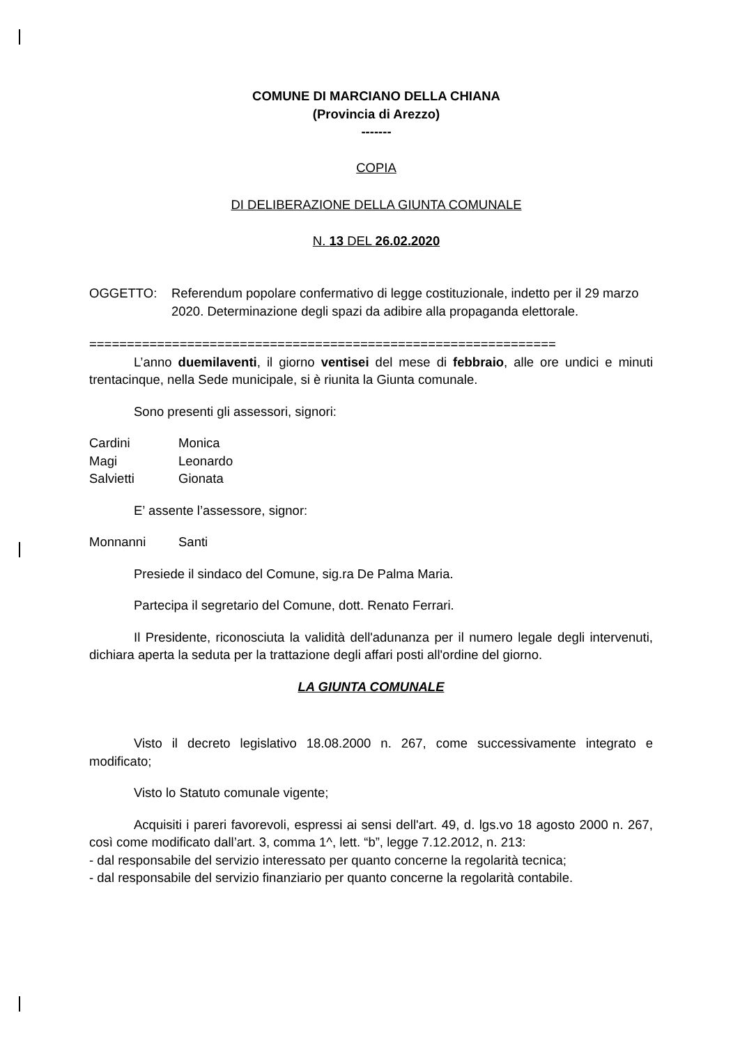COMUNE DI MARCIANO DELLA CHIANA
(Provincia di Arezzo)
-------
COPIA
DI DELIBERAZIONE DELLA GIUNTA COMUNALE
N. 13 DEL 26.02.2020
OGGETTO: Referendum popolare confermativo di legge costituzionale, indetto per il 29 marzo 2020. Determinazione degli spazi da adibire alla propaganda elettorale.
==============================================================
L’anno duemilaventi, il giorno ventisei del mese di febbraio, alle ore undici e minuti trentacinque, nella Sede municipale, si è riunita la Giunta comunale.
Sono presenti gli assessori, signori:
| Cardini | Monica |
| Magi | Leonardo |
| Salvietti | Gionata |
E’ assente l’assessore, signor:
| Monnanni | Santi |
Presiede il sindaco del Comune, sig.ra De Palma Maria.
Partecipa il segretario del Comune, dott. Renato Ferrari.
Il Presidente, riconosciuta la validità dell'adunanza per il numero legale degli intervenuti, dichiara aperta la seduta per la trattazione degli affari posti all'ordine del giorno.
LA GIUNTA COMUNALE
Visto il decreto legislativo 18.08.2000 n. 267, come successivamente integrato e modificato;
Visto lo Statuto comunale vigente;
Acquisiti i pareri favorevoli, espressi ai sensi dell'art. 49, d. lgs.vo 18 agosto 2000 n. 267, così come modificato dall’art. 3, comma 1^, lett. “b”, legge 7.12.2012, n. 213:
- dal responsabile del servizio interessato per quanto concerne la regolarità tecnica;
- dal responsabile del servizio finanziario per quanto concerne la regolarità contabile.